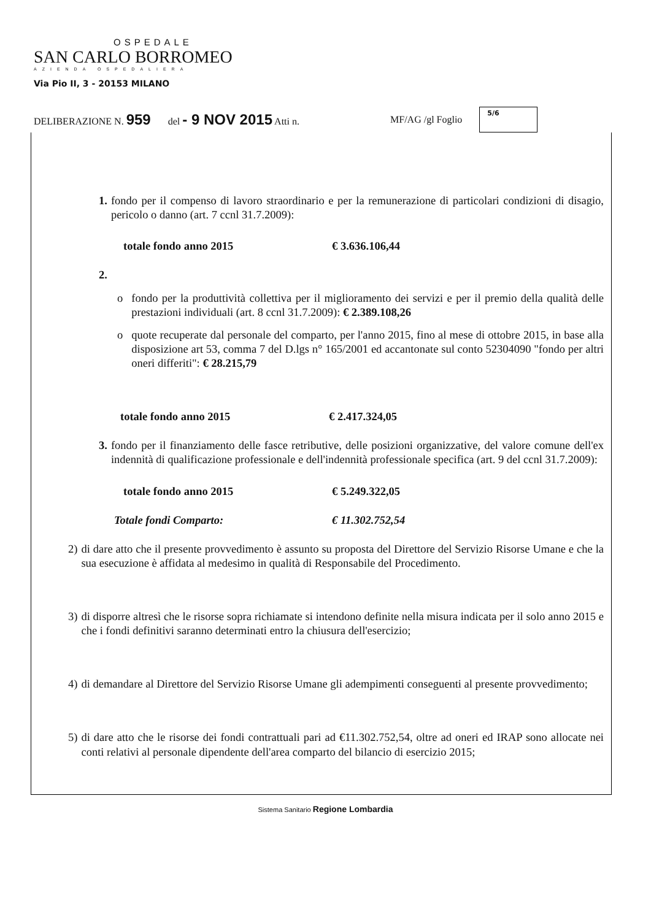OSPEDALE
SAN CARLO BORROMEO
AZIENDA OSPEDALIERA
Via Pio II, 3 - 20153 MILANO
DELIBERAZIONE N. 959 del - 9 NOV 2015 Atti n. MF/AG /gl Foglio
5/6
1. fondo per il compenso di lavoro straordinario e per la remunerazione di particolari condizioni di disagio, pericolo o danno (art. 7 ccnl 31.7.2009):
totale fondo anno 2015 € 3.636.106,44
2.
o fondo per la produttività collettiva per il miglioramento dei servizi e per il premio della qualità delle prestazioni individuali (art. 8 ccnl 31.7.2009): € 2.389.108,26
o quote recuperate dal personale del comparto, per l'anno 2015, fino al mese di ottobre 2015, in base alla disposizione art 53, comma 7 del D.lgs n° 165/2001 ed accantonate sul conto 52304090 "fondo per altri oneri differiti": € 28.215,79
totale fondo anno 2015 € 2.417.324,05
3. fondo per il finanziamento delle fasce retributive, delle posizioni organizzative, del valore comune dell'ex indennità di qualificazione professionale e dell'indennità professionale specifica (art. 9 del ccnl 31.7.2009):
totale fondo anno 2015 € 5.249.322,05
Totale fondi Comparto: € 11.302.752,54
2) di dare atto che il presente provvedimento è assunto su proposta del Direttore del Servizio Risorse Umane e che la sua esecuzione è affidata al medesimo in qualità di Responsabile del Procedimento.
3) di disporre altresì che le risorse sopra richiamate si intendono definite nella misura indicata per il solo anno 2015 e che i fondi definitivi saranno determinati entro la chiusura dell'esercizio;
4) di demandare al Direttore del Servizio Risorse Umane gli adempimenti conseguenti al presente provvedimento;
5) di dare atto che le risorse dei fondi contrattuali pari ad €11.302.752,54, oltre ad oneri ed IRAP sono allocate nei conti relativi al personale dipendente dell'area comparto del bilancio di esercizio 2015;
Sistema Sanitario Regione Lombardia